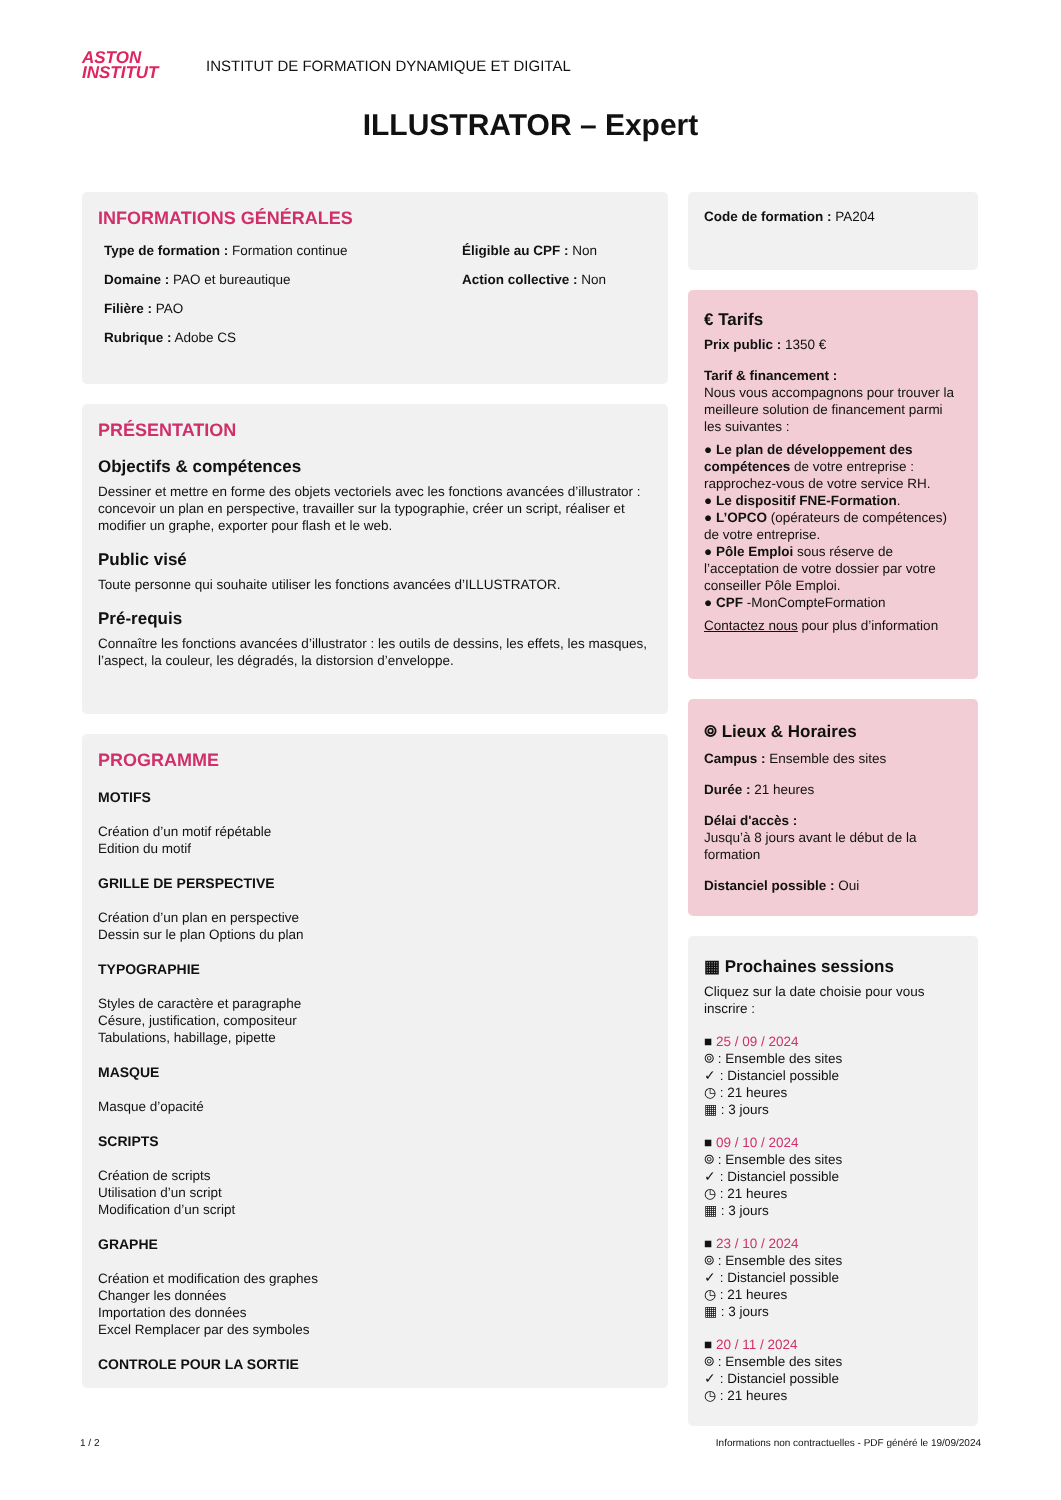ASTON
INSTITUT
INSTITUT DE FORMATION DYNAMIQUE ET DIGITAL
ILLUSTRATOR – Expert
INFORMATIONS GÉNÉRALES
Type de formation : Formation continue
Éligible au CPF : Non
Domaine : PAO et bureautique
Action collective : Non
Filière : PAO
Rubrique : Adobe CS
PRÉSENTATION
Objectifs & compétences
Dessiner et mettre en forme des objets vectoriels avec les fonctions avancées d’illustrator : concevoir un plan en perspective, travailler sur la typographie, créer un script, réaliser et modifier un graphe, exporter pour flash et le web.
Public visé
Toute personne qui souhaite utiliser les fonctions avancées d’ILLUSTRATOR.
Pré-requis
Connaître les fonctions avancées d’illustrator : les outils de dessins, les effets, les masques, l’aspect, la couleur, les dégradés, la distorsion d’enveloppe.
PROGRAMME
MOTIFS
Création d’un motif répétable
Edition du motif
GRILLE DE PERSPECTIVE
Création d’un plan en perspective
Dessin sur le plan Options du plan
TYPOGRAPHIE
Styles de caractère et paragraphe
Césure, justification, compositeur
Tabulations, habillage, pipette
MASQUE
Masque d’opacité
SCRIPTS
Création de scripts
Utilisation d’un script
Modification d’un script
GRAPHE
Création et modification des graphes
Changer les données
Importation des données
Excel Remplacer par des symboles
CONTROLE POUR LA SORTIE
Code de formation : PA204
€ Tarifs
Prix public : 1350 €
Tarif & financement :
Nous vous accompagnons pour trouver la meilleure solution de financement parmi les suivantes :
● Le plan de développement des compétences de votre entreprise : rapprochez-vous de votre service RH.
● Le dispositif FNE-Formation.
● L’OPCO (opérateurs de compétences) de votre entreprise.
● Pôle Emploi sous réserve de l’acceptation de votre dossier par votre conseiller Pôle Emploi.
● CPF -MonCompteFormation
Contactez nous pour plus d’information
⌾ Lieux & Horaires
Campus : Ensemble des sites
Durée : 21 heures
Délai d'accès :
Jusqu’à 8 jours avant le début de la formation
Distanciel possible : Oui
▦ Prochaines sessions
Cliquez sur la date choisie pour vous inscrire :
■ 25 / 09 / 2024
⌾ : Ensemble des sites
✓ : Distanciel possible
◷ : 21 heures
▦ : 3 jours
■ 09 / 10 / 2024
⌾ : Ensemble des sites
✓ : Distanciel possible
◷ : 21 heures
▦ : 3 jours
■ 23 / 10 / 2024
⌾ : Ensemble des sites
✓ : Distanciel possible
◷ : 21 heures
▦ : 3 jours
■ 20 / 11 / 2024
⌾ : Ensemble des sites
✓ : Distanciel possible
◷ : 21 heures
1 / 2 Informations non contractuelles - PDF généré le 19/09/2024